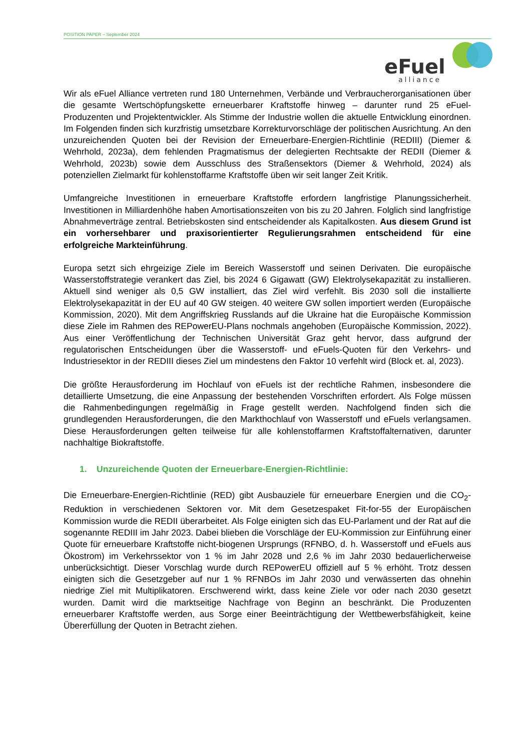POSITION PAPER – September 2024
eFuel
alliance
Wir als eFuel Alliance vertreten rund 180 Unternehmen, Verbände und Verbraucherorganisationen über die gesamte Wertschöpfungskette erneuerbarer Kraftstoffe hinweg – darunter rund 25 eFuel-Produzenten und Projektentwickler. Als Stimme der Industrie wollen die aktuelle Entwicklung einordnen. Im Folgenden finden sich kurzfristig umsetzbare Korrekturvorschläge der politischen Ausrichtung. An den unzureichenden Quoten bei der Revision der Erneuerbare-Energien-Richtlinie (REDIII) (Diemer & Wehrhold, 2023a), dem fehlenden Pragmatismus der delegierten Rechtsakte der REDII (Diemer & Wehrhold, 2023b) sowie dem Ausschluss des Straßensektors (Diemer & Wehrhold, 2024) als potenziellen Zielmarkt für kohlenstoffarme Kraftstoffe üben wir seit langer Zeit Kritik.
Umfangreiche Investitionen in erneuerbare Kraftstoffe erfordern langfristige Planungssicherheit. Investitionen in Milliardenhöhe haben Amortisationszeiten von bis zu 20 Jahren. Folglich sind langfristige Abnahmeverträge zentral. Betriebskosten sind entscheidender als Kapitalkosten. Aus diesem Grund ist ein vorhersehbarer und praxisorientierter Regulierungsrahmen entscheidend für eine erfolgreiche Markteinführung.
Europa setzt sich ehrgeizige Ziele im Bereich Wasserstoff und seinen Derivaten. Die europäische Wasserstoffstrategie verankert das Ziel, bis 2024 6 Gigawatt (GW) Elektrolysekapazität zu installieren. Aktuell sind weniger als 0,5 GW installiert, das Ziel wird verfehlt. Bis 2030 soll die installierte Elektrolysekapazität in der EU auf 40 GW steigen. 40 weitere GW sollen importiert werden (Europäische Kommission, 2020). Mit dem Angriffskrieg Russlands auf die Ukraine hat die Europäische Kommission diese Ziele im Rahmen des REPowerEU-Plans nochmals angehoben (Europäische Kommission, 2022). Aus einer Veröffentlichung der Technischen Universität Graz geht hervor, dass aufgrund der regulatorischen Entscheidungen über die Wasserstoff- und eFuels-Quoten für den Verkehrs- und Industriesektor in der REDIII dieses Ziel um mindestens den Faktor 10 verfehlt wird (Block et. al, 2023).
Die größte Herausforderung im Hochlauf von eFuels ist der rechtliche Rahmen, insbesondere die detaillierte Umsetzung, die eine Anpassung der bestehenden Vorschriften erfordert. Als Folge müssen die Rahmenbedingungen regelmäßig in Frage gestellt werden. Nachfolgend finden sich die grundlegenden Herausforderungen, die den Markthochlauf von Wasserstoff und eFuels verlangsamen. Diese Herausforderungen gelten teilweise für alle kohlenstoffarmen Kraftstoffalternativen, darunter nachhaltige Biokraftstoffe.
1. Unzureichende Quoten der Erneuerbare-Energien-Richtlinie:
Die Erneuerbare-Energien-Richtlinie (RED) gibt Ausbauziele für erneuerbare Energien und die CO<sub>2</sub>-Reduktion in verschiedenen Sektoren vor. Mit dem Gesetzespaket Fit-for-55 der Europäischen Kommission wurde die REDII überarbeitet. Als Folge einigten sich das EU-Parlament und der Rat auf die sogenannte REDIII im Jahr 2023. Dabei blieben die Vorschläge der EU-Kommission zur Einführung einer Quote für erneuerbare Kraftstoffe nicht-biogenen Ursprungs (RFNBO, d. h. Wasserstoff und eFuels aus Ökostrom) im Verkehrssektor von 1 % im Jahr 2028 und 2,6 % im Jahr 2030 bedauerlicherweise unberücksichtigt. Dieser Vorschlag wurde durch REPowerEU offiziell auf 5 % erhöht. Trotz dessen einigten sich die Gesetzgeber auf nur 1 % RFNBOs im Jahr 2030 und verwässerten das ohnehin niedrige Ziel mit Multiplikatoren. Erschwerend wirkt, dass keine Ziele vor oder nach 2030 gesetzt wurden. Damit wird die marktseitige Nachfrage von Beginn an beschränkt. Die Produzenten erneuerbarer Kraftstoffe werden, aus Sorge einer Beeinträchtigung der Wettbewerbsfähigkeit, keine Übererfüllung der Quoten in Betracht ziehen.